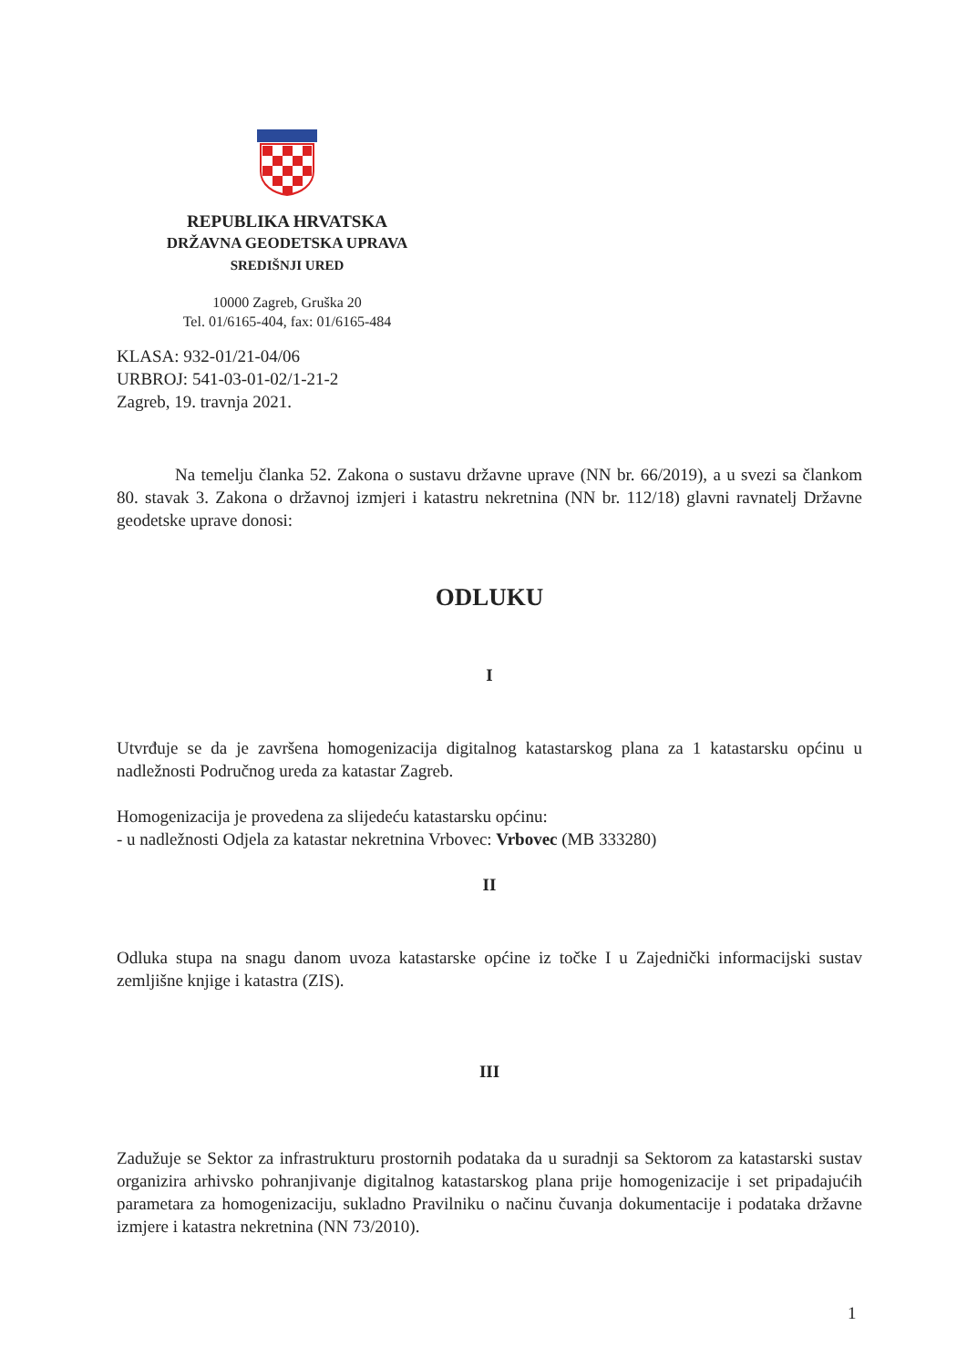REPUBLIKA HRVATSKA
DRŽAVNA GEODETSKA UPRAVA
SREDIŠNJI URED
10000 Zagreb, Gruška 20
Tel. 01/6165-404, fax: 01/6165-484
KLASA: 932-01/21-04/06
URBROJ: 541-03-01-02/1-21-2
Zagreb, 19. travnja 2021.
Na temelju članka 52. Zakona o sustavu državne uprave (NN br. 66/2019), a u svezi sa člankom 80. stavak 3. Zakona o državnoj izmjeri i katastru nekretnina (NN br. 112/18) glavni ravnatelj Državne geodetske uprave donosi:
ODLUKU
I
Utvrđuje se da je završena homogenizacija digitalnog katastarskog plana za 1 katastarsku općinu u nadležnosti Područnog ureda za katastar Zagreb.
Homogenizacija je provedena za slijedeću katastarsku općinu:
- u nadležnosti Odjela za katastar nekretnina Vrbovec: Vrbovec (MB 333280)
II
Odluka stupa na snagu danom uvoza katastarske općine iz točke I u Zajednički informacijski sustav zemljišne knjige i katastra (ZIS).
III
Zadužuje se Sektor za infrastrukturu prostornih podataka da u suradnji sa Sektorom za katastarski sustav organizira arhivsko pohranjivanje digitalnog katastarskog plana prije homogenizacije i set pripadajućih parametara za homogenizaciju, sukladno Pravilniku o načinu čuvanja dokumentacije i podataka državne izmjere i katastra nekretnina (NN 73/2010).
1